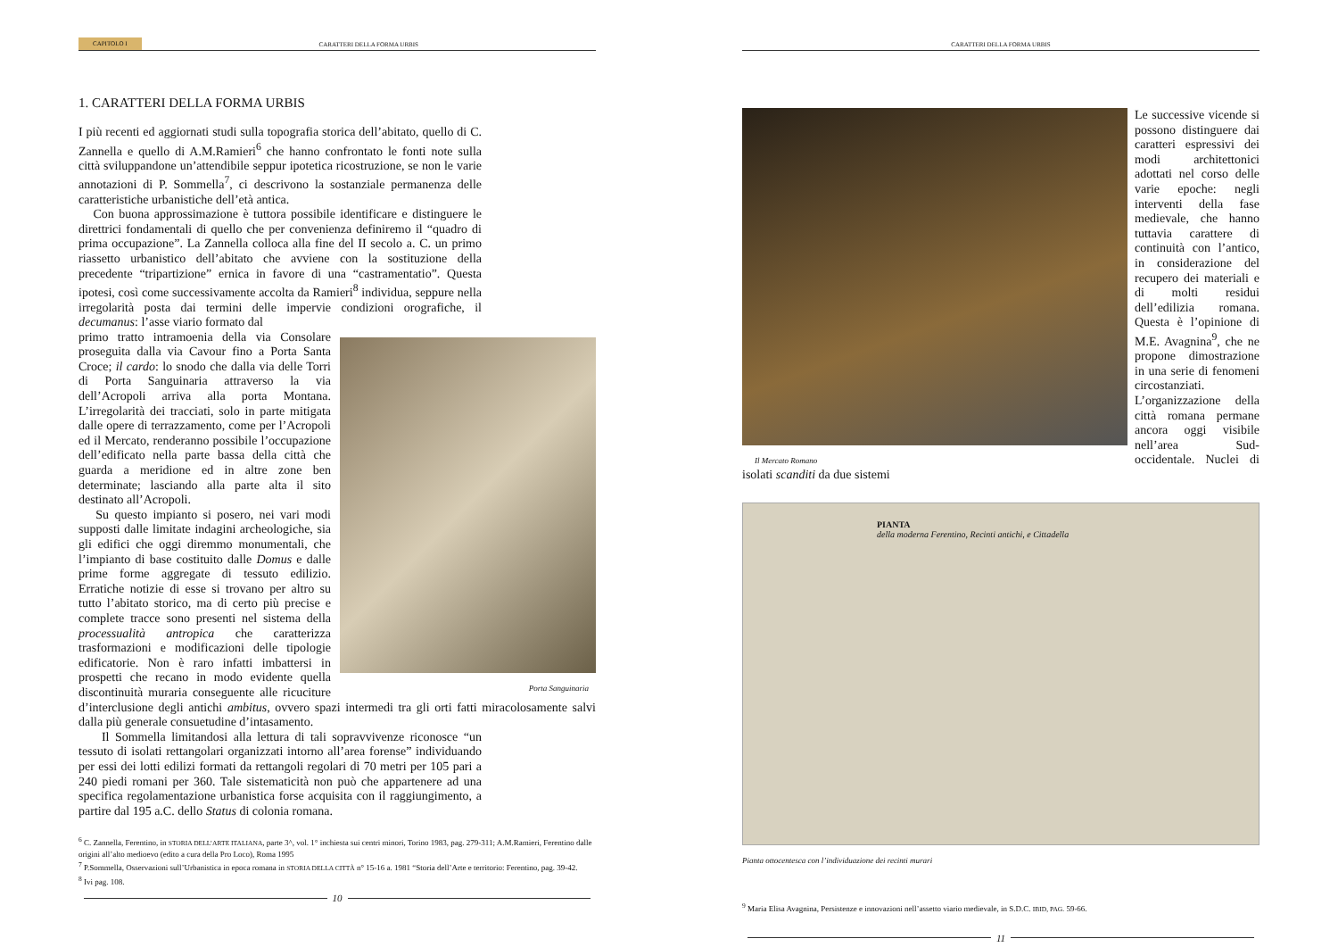CAPITOLO I CARATTERI DELLA FORMA URBIS
1. CARATTERI DELLA FORMA URBIS
I più recenti ed aggiornati studi sulla topografia storica dell’abitato, quello di C. Zannella e quello di A.M.Ramieri<sup>6</sup> che hanno confrontato le fonti note sulla città sviluppandone un’attendibile seppur ipotetica ricostruzione, se non le varie annotazioni di P. Sommella<sup>7</sup>, ci descrivono la sostanziale permanenza delle caratteristiche urbanistiche dell’età antica.
Con buona approssimazione è tuttora possibile identificare e distinguere le direttrici fondamentali di quello che per convenienza definiremo il “quadro di prima occupazione”. La Zannella colloca alla fine del II secolo a. C. un primo riassetto urbanistico dell’abitato che avviene con la sostituzione della precedente “tripartizione” ernica in favore di una “castramentatio”. Questa ipotesi, così come successivamente accolta da Ramieri<sup>8</sup> individua, seppure nella irregolarità posta dai termini delle impervie condizioni orografiche, il decumanus: l’asse viario formato dal
Porta Sanguinaria
primo tratto intramoenia della via Consolare proseguita dalla via Cavour fino a Porta Santa Croce; il cardo: lo snodo che dalla via delle Torri di Porta Sanguinaria attraverso la via dell’Acropoli arriva alla porta Montana. L’irregolarità dei tracciati, solo in parte mitigata dalle opere di terrazzamento, come per l’Acropoli ed il Mercato, renderanno possibile l’occupazione dell’edificato nella parte bassa della città che guarda a meridione ed in altre zone ben determinate; lasciando alla parte alta il sito destinato all’Acropoli.
Su questo impianto si posero, nei vari modi supposti dalle limitate indagini archeologiche, sia gli edifici che oggi diremmo monumentali, che l’impianto di base costituito dalle Domus e dalle prime forme aggregate di tessuto edilizio. Erratiche notizie di esse si trovano per altro su tutto l’abitato storico, ma di certo più precise e complete tracce sono presenti nel sistema della processualità antropica che caratterizza trasformazioni e modificazioni delle tipologie edificatorie. Non è raro infatti imbattersi in prospetti che recano in modo evidente quella discontinuità muraria conseguente alle ricuciture d’interclusione degli antichi ambitus, ovvero spazi intermedi tra gli orti fatti miracolosamente salvi dalla più generale consuetudine d’intasamento.
Il Sommella limitandosi alla lettura di tali sopravvivenze riconosce “un tessuto di isolati rettangolari organizzati intorno all’area forense” individuando per essi dei lotti edilizi formati da rettangoli regolari di 70 metri per 105 pari a 240 piedi romani per 360. Tale sistematicità non può che appartenere ad una specifica regolamentazione urbanistica forse acquisita con il raggiungimento, a partire dal 195 a.C. dello Status di colonia romana.
<sup>6</sup> C. Zannella, Ferentino, in STORIA DELL’ARTE ITALIANA, parte 3^, vol. 1° inchiesta sui centri minori, Torino 1983, pag. 279-311; A.M.Ramieri, Ferentino dalle origini all’alto medioevo (edito a cura della Pro Loco), Roma 1995
<sup>7</sup> P.Sommella, Osservazioni sull’Urbanistica in epoca romana in STORIA DELLA CITTÀ n° 15-16 a. 1981 “Storia dell’Arte e territorio: Ferentino, pag. 39-42.
<sup>8</sup> Ivi pag. 108.
10
CARATTERI DELLA FORMA URBIS
Il Mercato Romano
Le successive vicende si possono distinguere dai caratteri espressivi dei modi architettonici adottati nel corso delle varie epoche: negli interventi della fase medievale, che hanno tuttavia carattere di continuità con l’antico, in considerazione del recupero dei materiali e di molti residui dell’edilizia romana. Questa è l’opinione di M.E. Avagnina<sup>9</sup>, che ne propone dimostrazione in una serie di fenomeni circostanziati. L’organizzazione della città romana permane ancora oggi visibile nell’area Sud-occidentale. Nuclei di isolati scanditi da due sistemi
PIANTA
della moderna Ferentino, Recinti antichi, e Cittadella
Pianta ottocentesca con l’individuazione dei recinti murari
<sup>9</sup> Maria Elisa Avagnina, Persistenze e innovazioni nell’assetto viario medievale, in S.D.C. IBID, PAG. 59-66.
11